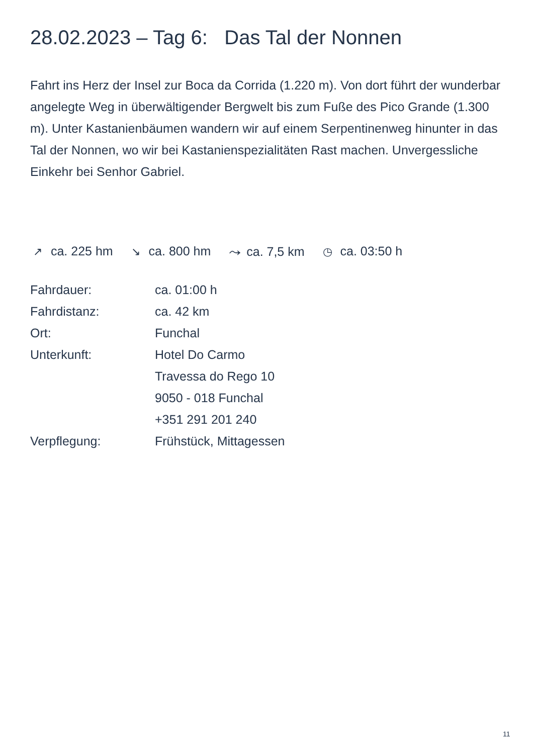28.02.2023 – Tag 6: Das Tal der Nonnen
Fahrt ins Herz der Insel zur Boca da Corrida (1.220 m). Von dort führt der wunderbar angelegte Weg in überwältigender Bergwelt bis zum Fuße des Pico Grande (1.300 m). Unter Kastanienbäumen wandern wir auf einem Serpentinenweg hinunter in das Tal der Nonnen, wo wir bei Kastanienspezialitäten Rast machen. Unvergessliche Einkehr bei Senhor Gabriel.
↗ ca. 225 hm ↘ ca. 800 hm ⤳ ca. 7,5 km ◷ ca. 03:50 h
| Fahrdauer: | ca. 01:00 h |
| Fahrdistanz: | ca. 42 km |
| Ort: | Funchal |
| Unterkunft: | Hotel Do Carmo Travessa do Rego 10 9050 - 018 Funchal +351 291 201 240 |
| Verpflegung: | Frühstück, Mittagessen |
11